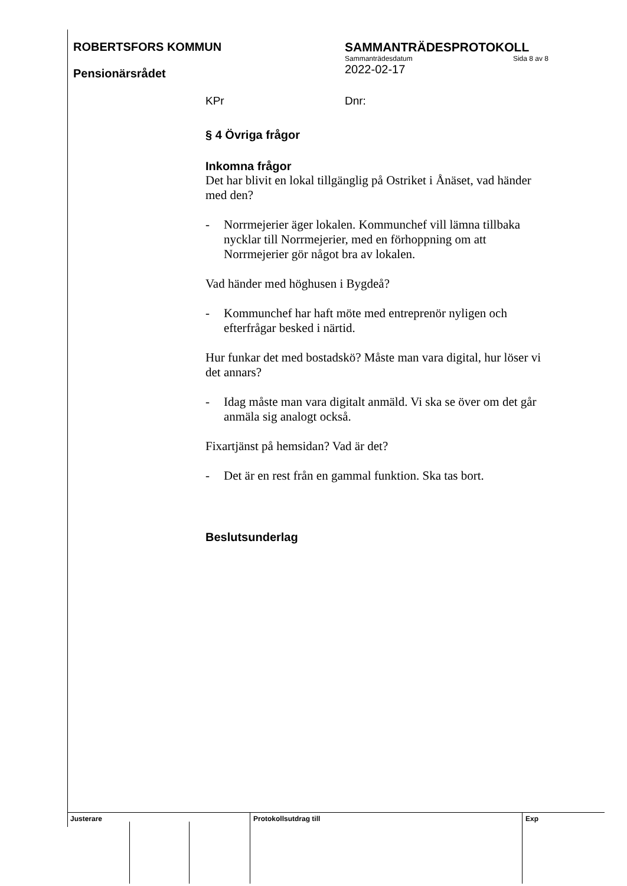ROBERTSFORS KOMMUN
Pensionärsrådet
SAMMANTRÄDESPROTOKOLL
Sammanträdesdatum Sida 8 av 8
2022-02-17
KPr Dnr:
§ 4 Övriga frågor
Inkomna frågor
Det har blivit en lokal tillgänglig på Ostriket i Ånäset, vad händer med den?
- Norrmejerier äger lokalen. Kommunchef vill lämna tillbaka nycklar till Norrmejerier, med en förhoppning om att Norrmejerier gör något bra av lokalen.
Vad händer med höghusen i Bygdeå?
- Kommunchef har haft möte med entreprenör nyligen och efterfrågar besked i närtid.
Hur funkar det med bostadskö? Måste man vara digital, hur löser vi det annars?
- Idag måste man vara digitalt anmäld. Vi ska se över om det går anmäla sig analogt också.
Fixartjänst på hemsidan? Vad är det?
- Det är en rest från en gammal funktion. Ska tas bort.
Beslutsunderlag
Justerare Protokollsutdrag till Exp